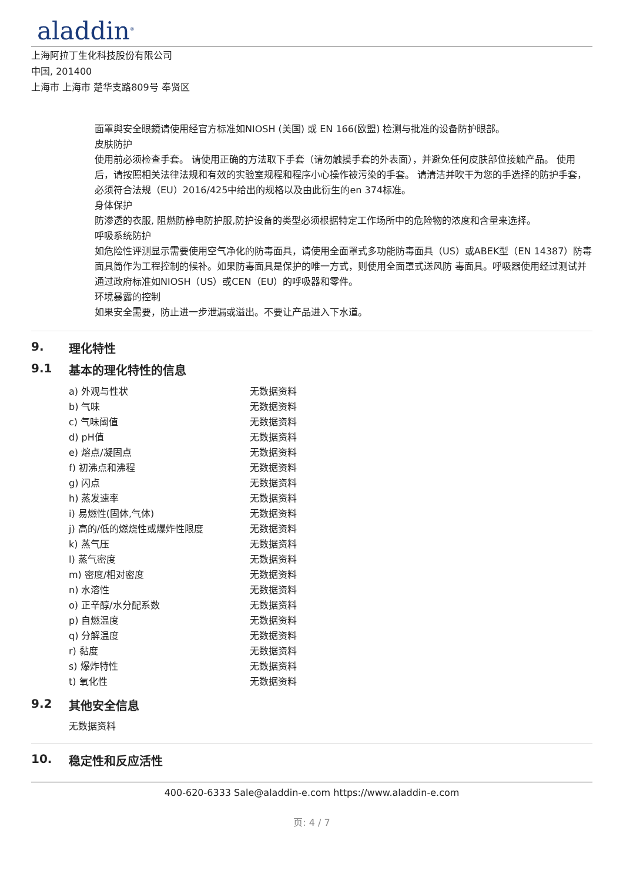aladdin<sup>®</sup>
上海阿拉丁生化科技股份有限公司
中国, 201400
上海市 上海市 楚华支路809号 奉贤区
面罩與安全眼鏡请使用经官方标准如NIOSH (美国) 或 EN 166(欧盟) 检测与批准的设备防护眼部。
皮肤防护
使用前必须检查手套。 请使用正确的方法取下手套（请勿触摸手套的外表面），并避免任何皮肤部位接触产品。 使用后，请按照相关法律法规和有效的实验室规程和程序小心操作被污染的手套。 请清洁并吹干为您的手选择的防护手套，必须符合法规（EU）2016/425中给出的规格以及由此衍生的en 374标准。
身体保护
防渗透的衣服, 阻燃防静电防护服,防护设备的类型必须根据特定工作场所中的危险物的浓度和含量来选择。
呼吸系统防护
如危险性评测显示需要使用空气净化的防毒面具，请使用全面罩式多功能防毒面具（US）或ABEK型（EN 14387）防毒面具筒作为工程控制的候补。如果防毒面具是保护的唯一方式，则使用全面罩式送风防 毒面具。呼吸器使用经过测试并通过政府标准如NIOSH（US）或CEN（EU）的呼吸器和零件。
环境暴露的控制
如果安全需要，防止进一步泄漏或溢出。不要让产品进入下水道。
9. 理化特性
9.1 基本的理化特性的信息
| a) 外观与性状 | 无数据资料 |
| b) 气味 | 无数据资料 |
| c) 气味阈值 | 无数据资料 |
| d) pH值 | 无数据资料 |
| e) 熔点/凝固点 | 无数据资料 |
| f) 初沸点和沸程 | 无数据资料 |
| g) 闪点 | 无数据资料 |
| h) 蒸发速率 | 无数据资料 |
| i) 易燃性(固体,气体) | 无数据资料 |
| j) 高的/低的燃烧性或爆炸性限度 | 无数据资料 |
| k) 蒸气压 | 无数据资料 |
| l) 蒸气密度 | 无数据资料 |
| m) 密度/相对密度 | 无数据资料 |
| n) 水溶性 | 无数据资料 |
| o) 正辛醇/水分配系数 | 无数据资料 |
| p) 自燃温度 | 无数据资料 |
| q) 分解温度 | 无数据资料 |
| r) 黏度 | 无数据资料 |
| s) 爆炸特性 | 无数据资料 |
| t) 氧化性 | 无数据资料 |
9.2 其他安全信息
无数据资料
10. 稳定性和反应活性
400-620-6333 Sale@aladdin-e.com https://www.aladdin-e.com
页: 4 / 7